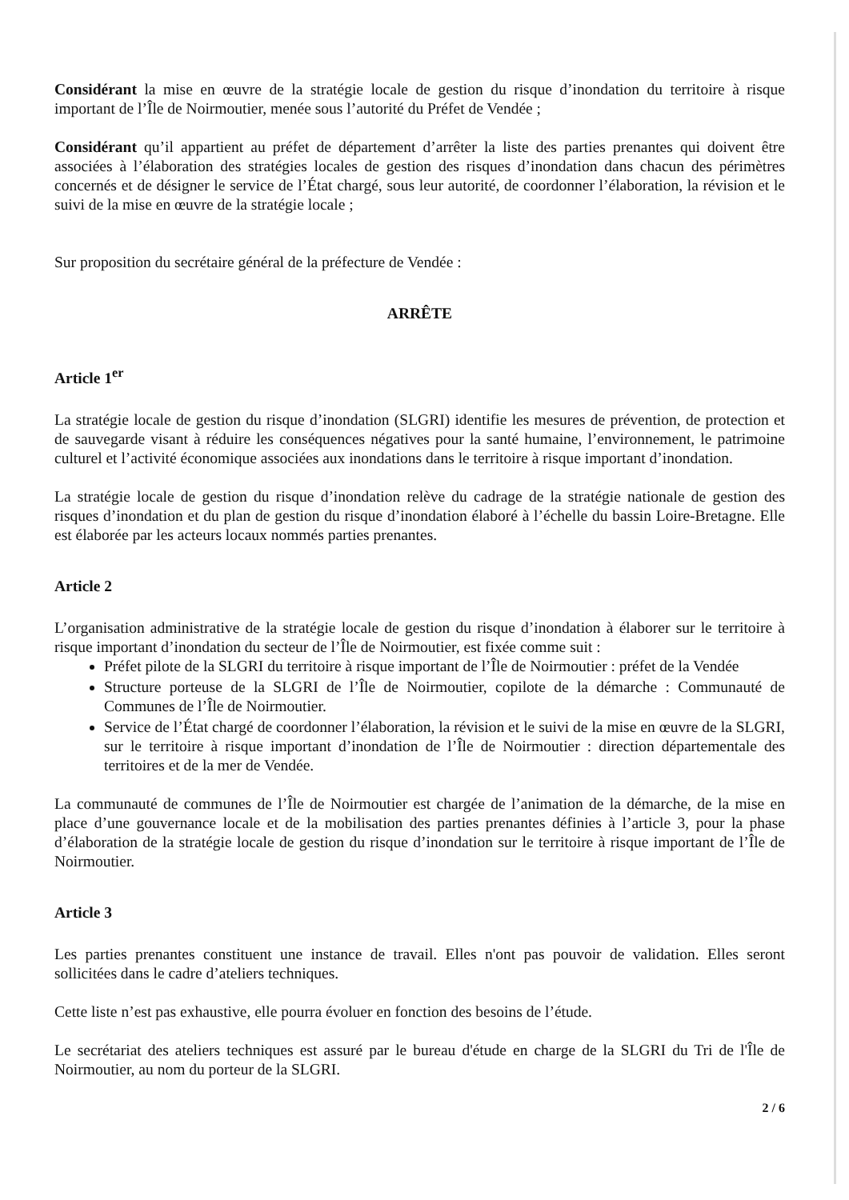Considérant la mise en œuvre de la stratégie locale de gestion du risque d’inondation du territoire à risque important de l’Île de Noirmoutier, menée sous l’autorité du Préfet de Vendée ;
Considérant qu’il appartient au préfet de département d’arrêter la liste des parties prenantes qui doivent être associées à l’élaboration des stratégies locales de gestion des risques d’inondation dans chacun des périmètres concernés et de désigner le service de l’État chargé, sous leur autorité, de coordonner l’élaboration, la révision et le suivi de la mise en œuvre de la stratégie locale ;
Sur proposition du secrétaire général de la préfecture de Vendée :
ARRÊTE
Article 1<sup>er</sup>
La stratégie locale de gestion du risque d’inondation (SLGRI) identifie les mesures de prévention, de protection et de sauvegarde visant à réduire les conséquences négatives pour la santé humaine, l’environnement, le patrimoine culturel et l’activité économique associées aux inondations dans le territoire à risque important d’inondation.
La stratégie locale de gestion du risque d’inondation relève du cadrage de la stratégie nationale de gestion des risques d’inondation et du plan de gestion du risque d’inondation élaboré à l’échelle du bassin Loire-Bretagne. Elle est élaborée par les acteurs locaux nommés parties prenantes.
Article 2
L’organisation administrative de la stratégie locale de gestion du risque d’inondation à élaborer sur le territoire à risque important d’inondation du secteur de l’Île de Noirmoutier, est fixée comme suit :
Préfet pilote de la SLGRI du territoire à risque important de l’Île de Noirmoutier : préfet de la Vendée
Structure porteuse de la SLGRI de l’Île de Noirmoutier, copilote de la démarche : Communauté de Communes de l’Île de Noirmoutier.
Service de l’État chargé de coordonner l’élaboration, la révision et le suivi de la mise en œuvre de la SLGRI, sur le territoire à risque important d’inondation de l’Île de Noirmoutier : direction départementale des territoires et de la mer de Vendée.
La communauté de communes de l’Île de Noirmoutier est chargée de l’animation de la démarche, de la mise en place d’une gouvernance locale et de la mobilisation des parties prenantes définies à l’article 3, pour la phase d’élaboration de la stratégie locale de gestion du risque d’inondation sur le territoire à risque important de l’Île de Noirmoutier.
Article 3
Les parties prenantes constituent une instance de travail. Elles n'ont pas pouvoir de validation. Elles seront sollicitées dans le cadre d’ateliers techniques.
Cette liste n’est pas exhaustive, elle pourra évoluer en fonction des besoins de l’étude.
Le secrétariat des ateliers techniques est assuré par le bureau d'étude en charge de la SLGRI du Tri de l'Île de Noirmoutier, au nom du porteur de la SLGRI.
2 / 6